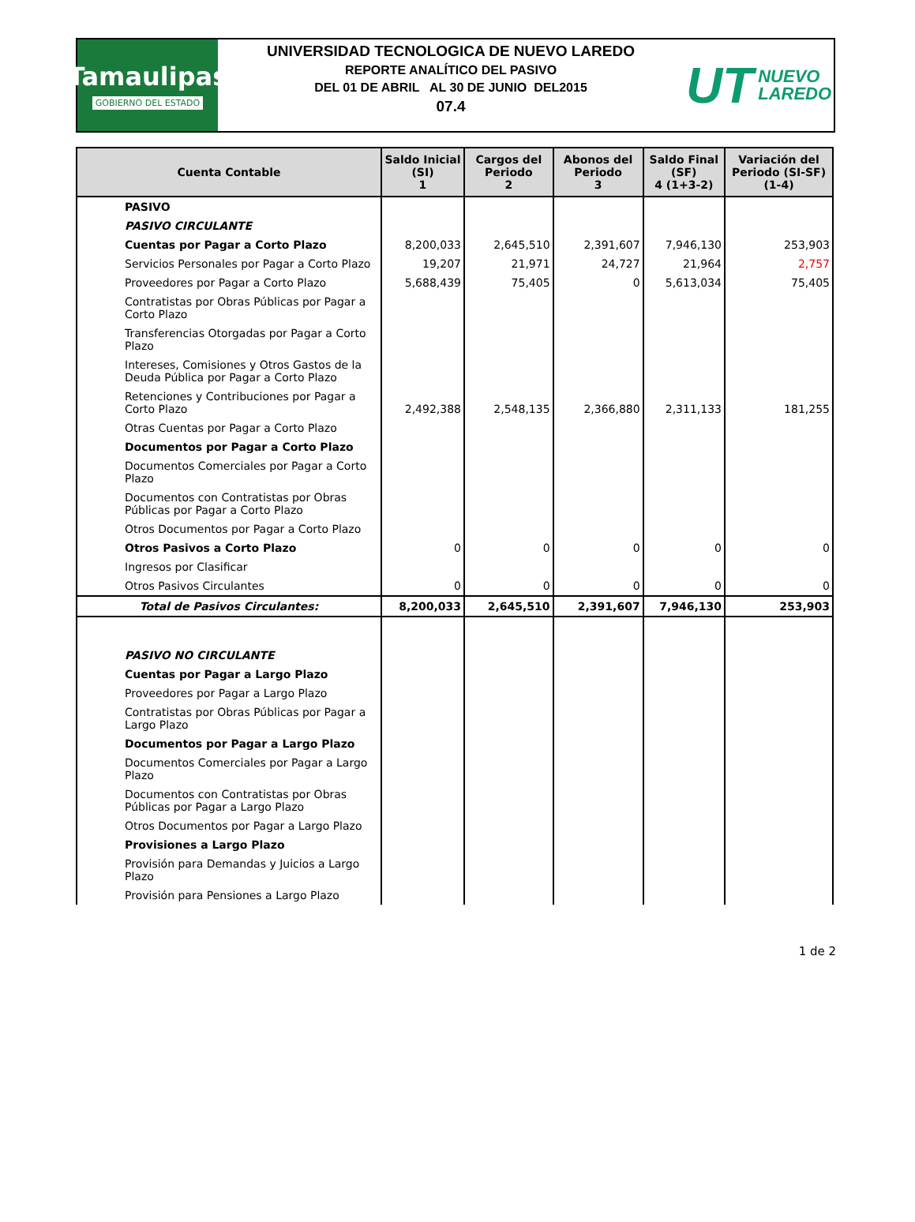Tamaulipas
GOBIERNO DEL ESTADO
UNIVERSIDAD TECNOLOGICA DE NUEVO LAREDO
REPORTE ANALÍTICO DEL PASIVO
DEL 01 DE ABRIL AL 30 DE JUNIO DEL2015
07.4
UT NUEVO
LAREDO
| Cuenta Contable | Saldo Inicial (SI) 1 | Cargos del Periodo 2 | Abonos del Periodo 3 | Saldo Final (SF) 4 (1+3-2) | Variación del Periodo (SI-SF) (1-4) |
| --- | --- | --- | --- | --- | --- |
| PASIVO | | | | | |
| PASIVO CIRCULANTE | | | | | |
| Cuentas por Pagar a Corto Plazo | 8,200,033 | 2,645,510 | 2,391,607 | 7,946,130 | 253,903 |
| Servicios Personales por Pagar a Corto Plazo | 19,207 | 21,971 | 24,727 | 21,964 | 2,757 |
| Proveedores por Pagar a Corto Plazo | 5,688,439 | 75,405 | 0 | 5,613,034 | 75,405 |
| Contratistas por Obras Públicas por Pagar a Corto Plazo | | | | | |
| Transferencias Otorgadas por Pagar a Corto Plazo | | | | | |
| Intereses, Comisiones y Otros Gastos de la Deuda Pública por Pagar a Corto Plazo | | | | | |
| Retenciones y Contribuciones por Pagar a Corto Plazo | 2,492,388 | 2,548,135 | 2,366,880 | 2,311,133 | 181,255 |
| Otras Cuentas por Pagar a Corto Plazo | | | | | |
| Documentos por Pagar a Corto Plazo | | | | | |
| Documentos Comerciales por Pagar a Corto Plazo | | | | | |
| Documentos con Contratistas por Obras Públicas por Pagar a Corto Plazo | | | | | |
| Otros Documentos por Pagar a Corto Plazo | | | | | |
| Otros Pasivos a Corto Plazo | 0 | 0 | 0 | 0 | 0 |
| Ingresos por Clasificar | | | | | |
| Otros Pasivos Circulantes | 0 | 0 | 0 | 0 | 0 |
| Total de Pasivos Circulantes: | 8,200,033 | 2,645,510 | 2,391,607 | 7,946,130 | 253,903 |
| PASIVO NO CIRCULANTE | | | | | |
| Cuentas por Pagar a Largo Plazo | | | | | |
| Proveedores por Pagar a Largo Plazo | | | | | |
| Contratistas por Obras Públicas por Pagar a Largo Plazo | | | | | |
| Documentos por Pagar a Largo Plazo | | | | | |
| Documentos Comerciales por Pagar a Largo Plazo | | | | | |
| Documentos con Contratistas por Obras Públicas por Pagar a Largo Plazo | | | | | |
| Otros Documentos por Pagar a Largo Plazo | | | | | |
| Provisiones a Largo Plazo | | | | | |
| Provisión para Demandas y Juicios a Largo Plazo | | | | | |
| Provisión para Pensiones a Largo Plazo | | | | | |
1 de 2